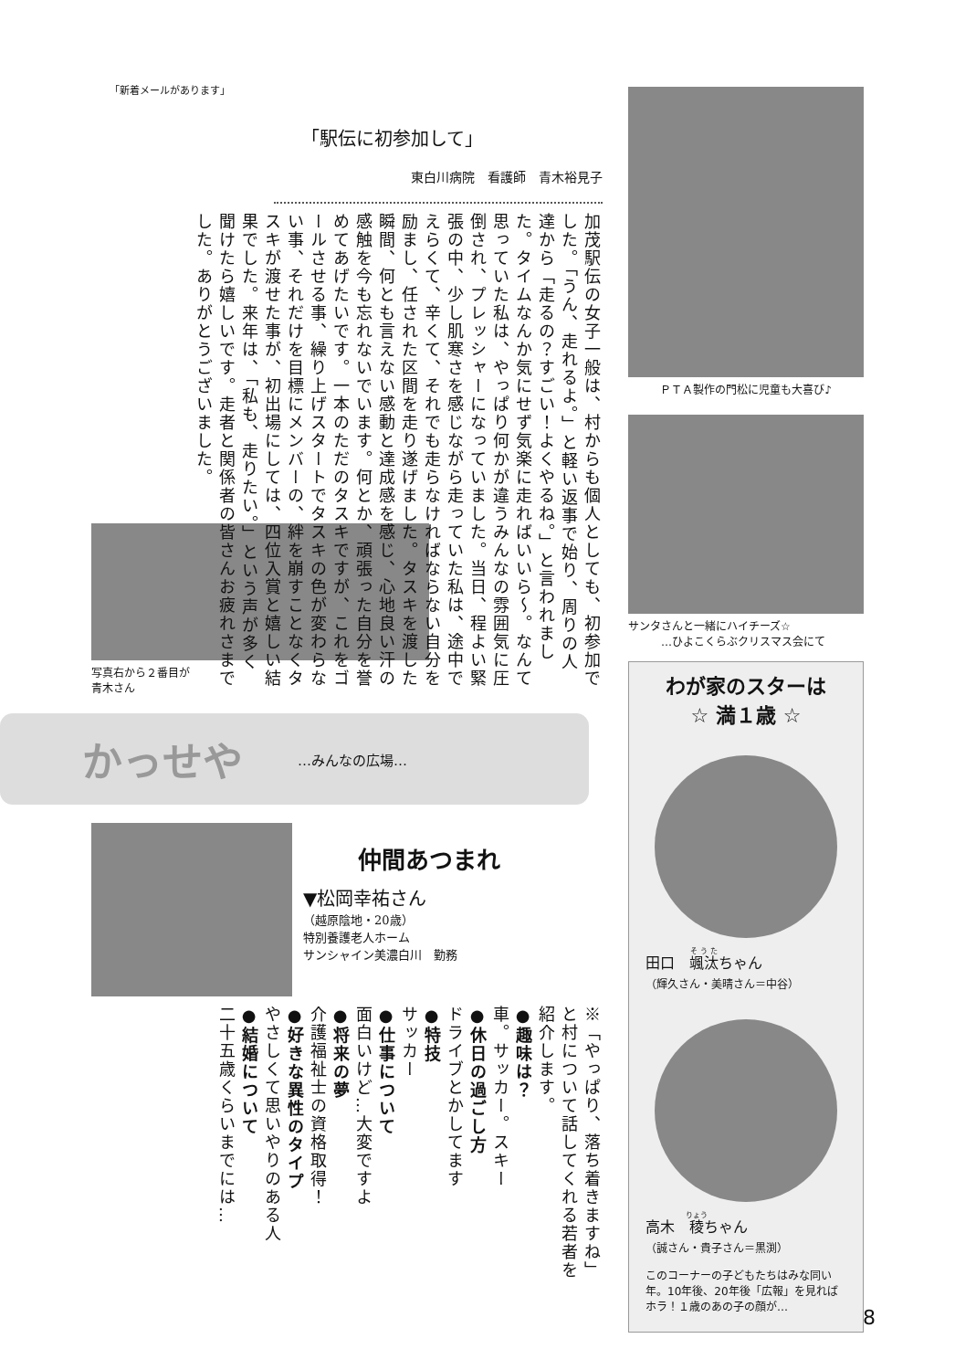「新着メールがあります」
「駅伝に初参加して」
東白川病院　看護師　青木裕見子
加茂駅伝の女子一般は、村からも個人としても、初参加でした。「うん、走れるよ。」と軽い返事で始り、周りの人達から「走るの？すごい！よくやるね。」と言われました。タイムなんか気にせず気楽に走ればいいら〜。なんて思っていた私は、やっぱり何かが違うみんなの雰囲気に圧倒され、プレッシャーになっていました。当日、程よい緊張の中、少し肌寒さを感じながら走っていた私は、途中でえらくて、辛くて、それでも走らなければならない自分を励まし、任された区間を走り遂げました。タスキを渡した瞬間、何とも言えない感動と達成感を感じ、心地良い汗の感触を今も忘れないでいます。何とか、頑張った自分を誉めてあげたいです。一本のただのタスキですが、これをゴールさせる事、繰り上げスタートでタスキの色が変わらない事、それだけを目標にメンバーの、絆を崩すことなくタスキが渡せた事が、初出場にしては、四位入賞と嬉しい結果でした。来年は、「私も、走りたい。」という声が多く聞けたら嬉しいです。走者と関係者の皆さんお疲れさまでした。ありがとうございました。
写真右から２番目が青木さん
かっせや …みんなの広場…
仲間あつまれ
▼松岡幸祐さん
（越原陰地・20歳）
特別養護老人ホーム
サンシャイン美濃白川　勤務
※「やっぱり、落ち着きますね」と村について話してくれる若者を紹介します。
●趣味は？
車。サッカー。スキー
●休日の過ごし方
ドライブとかしてます
●特技
サッカー
●仕事について
面白いけど…大変ですよ
●将来の夢
介護福祉士の資格取得！
●好きな異性のタイプ
やさしくて思いやりのある人
●結婚について
二十五歳くらいまでには…
ＰＴＡ製作の門松に児童も大喜び♪
サンタさんと一緒にハイチーズ☆
　　　…ひよこくらぶクリスマス会にて
わが家のスターは
☆ 満１歳 ☆
田口　颯汰ちゃん
（輝久さん・美晴さん＝中谷）
高木　稜ちゃん
（誠さん・貴子さん＝黒渕）
このコーナーの子どもたちはみな同い年。10年後、20年後「広報」を見ればホラ！１歳のあの子の顔が…
8